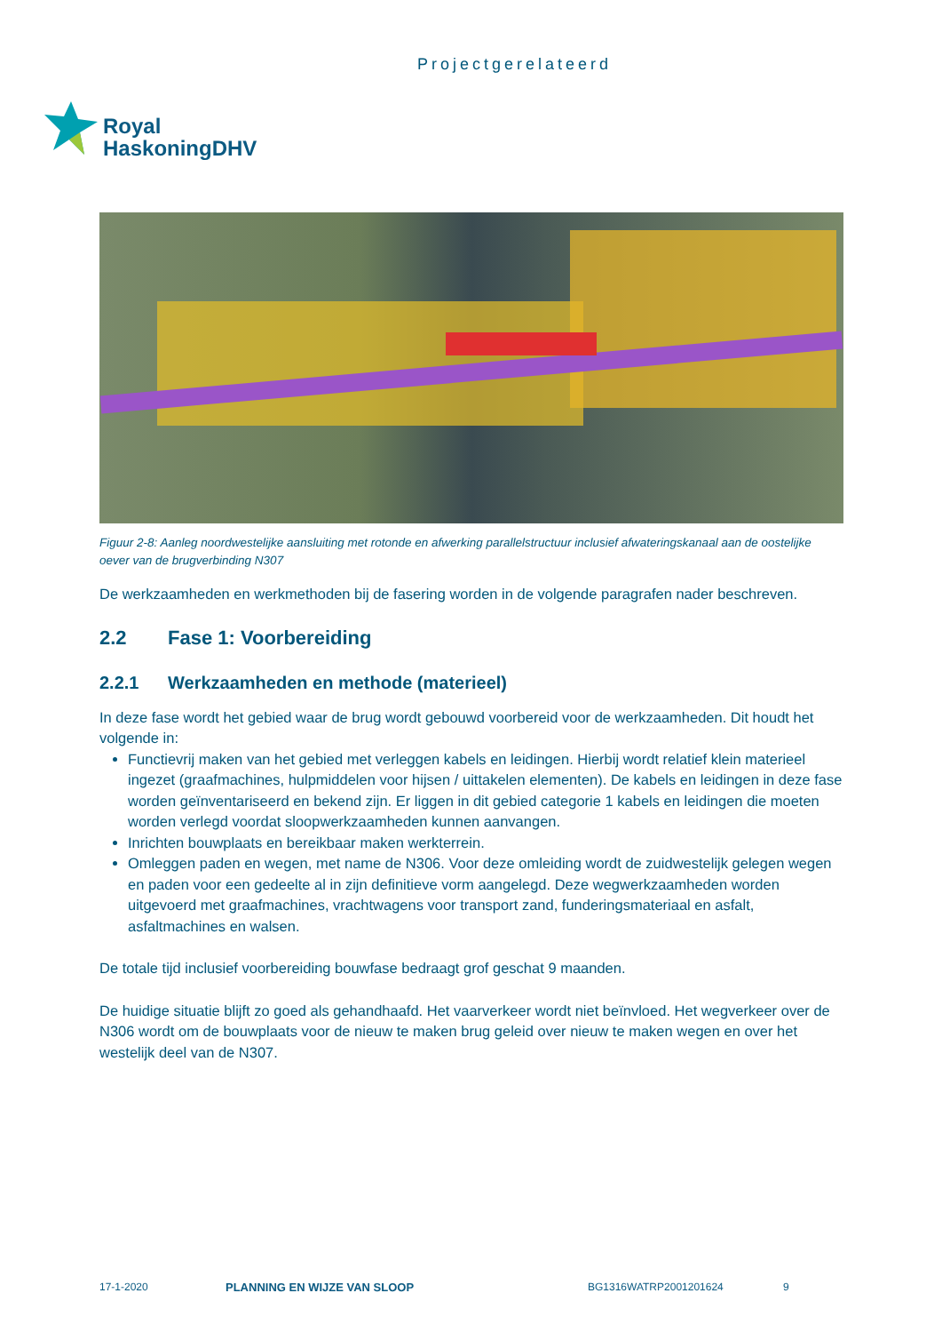Projectgerelateerd
Royal
HaskoningDHV
Figuur 2-8: Aanleg noordwestelijke aansluiting met rotonde en afwerking parallelstructuur inclusief afwateringskanaal aan de oostelijke oever van de brugverbinding N307
De werkzaamheden en werkmethoden bij de fasering worden in de volgende paragrafen nader beschreven.
2.2 Fase 1: Voorbereiding
2.2.1 Werkzaamheden en methode (materieel)
In deze fase wordt het gebied waar de brug wordt gebouwd voorbereid voor de werkzaamheden. Dit houdt het volgende in:
Functievrij maken van het gebied met verleggen kabels en leidingen. Hierbij wordt relatief klein materieel ingezet (graafmachines, hulpmiddelen voor hijsen / uittakelen elementen). De kabels en leidingen in deze fase worden geïnventariseerd en bekend zijn. Er liggen in dit gebied categorie 1 kabels en leidingen die moeten worden verlegd voordat sloopwerkzaamheden kunnen aanvangen.
Inrichten bouwplaats en bereikbaar maken werkterrein.
Omleggen paden en wegen, met name de N306. Voor deze omleiding wordt de zuidwestelijk gelegen wegen en paden voor een gedeelte al in zijn definitieve vorm aangelegd. Deze wegwerkzaamheden worden uitgevoerd met graafmachines, vrachtwagens voor transport zand, funderingsmateriaal en asfalt, asfaltmachines en walsen.
De totale tijd inclusief voorbereiding bouwfase bedraagt grof geschat 9 maanden.
De huidige situatie blijft zo goed als gehandhaafd. Het vaarverkeer wordt niet beïnvloed. Het wegverkeer over de N306 wordt om de bouwplaats voor de nieuw te maken brug geleid over nieuw te maken wegen en over het westelijk deel van de N307.
17-1-2020 PLANNING EN WIJZE VAN SLOOP BG1316WATRP2001201624 9